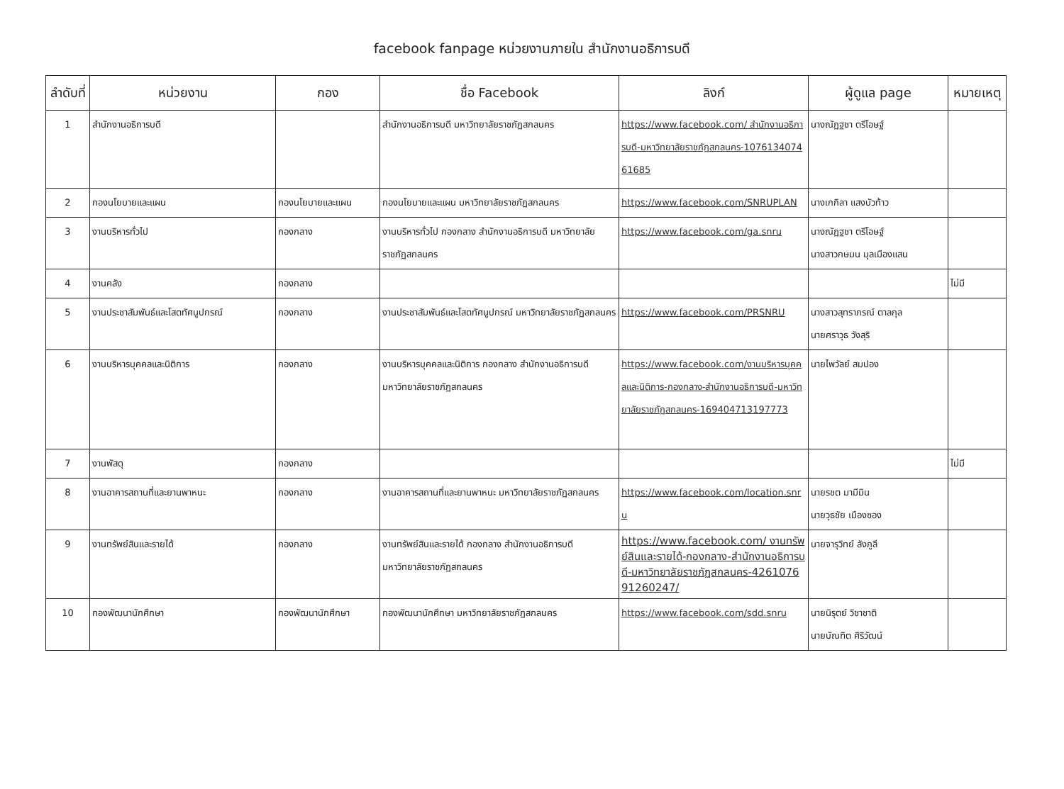facebook fanpage หน่วยงานภายใน สำนักงานอธิการบดี
| ลำดับที่ | หน่วยงาน | กอง | ชื่อ Facebook | ลิงก์ | ผู้ดูแล page | หมายเหตุ |
| --- | --- | --- | --- | --- | --- | --- |
| 1 | สำนักงานอธิการบดี | | สำนักงานอธิการบดี มหาวิทยาลัยราชภัฏสกลนคร | https://www.facebook.com/ สำนักงานอธิการบดี-มหาวิทยาลัยราชภัฏสกลนคร-107613407461685 | นางณัฏฐชา ตรีโอษฐ์ | |
| 2 | กองนโยบายและแผน | กองนโยบายและแผน | กองนโยบายและแผน มหาวิทยาลัยราชภัฏสกลนคร | https://www.facebook.com/SNRUPLAN | นางเกกิลา แสงบัวท้าว | |
| 3 | งานบริหารทั่วไป | กองกลาง | งานบริหารทั่วไป กองกลาง สำนักงานอธิการบดี มหาวิทยาลัยราชภัฏสกลนคร | https://www.facebook.com/ga.snru | นางณัฏฐชา ตรีโอษฐ์ นางสาวกษมน มุลเมืองแสน | |
| 4 | งานคลัง | กองกลาง | | | | ไม่มี |
| 5 | งานประชาสัมพันธ์และโสตทัศนูปกรณ์ | กองกลาง | งานประชาสัมพันธ์และโสตทัศนูปกรณ์ มหาวิทยาลัยราชภัฏสกลนคร | https://www.facebook.com/PRSNRU | นางสาวสุทราภรณ์ ตาลกุล นายศราวุธ วังสุริ | |
| 6 | งานบริหารบุคคลและนิติการ | กองกลาง | งานบริหารบุคคลและนิติการ กองกลาง สำนักงานอธิการบดี มหาวิทยาลัยราชภัฏสกลนคร | https://www.facebook.com/งานบริหารบุคคลและนิติการ-กองกลาง-สำนักงานอธิการบดี-มหาวิทยาลัยราชภัฏสกลนคร-169404713197773 | นายไพวัลย์ สมปอง | |
| 7 | งานพัสดุ | กองกลาง | | | | ไม่มี |
| 8 | งานอาคารสถานที่และยานพาหนะ | กองกลาง | งานอาคารสถานที่และยานพาหนะ มหาวิทยาลัยราชภัฏสกลนคร | https://www.facebook.com/location.snru | นายรชต มามีมิน นายวุธชัย เมืองซอง | |
| 9 | งานทรัพย์สินและรายได้ | กองกลาง | งานทรัพย์สินและรายได้ กองกลาง สำนักงานอธิการบดี มหาวิทยาลัยราชภัฏสกลนคร | https://www.facebook.com/ งานทรัพย์สินและรายได้-กองกลาง-สำนักงานอธิการบดี-มหาวิทยาลัยราชภัฏสกลนคร-426107691260247/ | นายจารุวิทย์ ลังภูลี | |
| 10 | กองพัฒนานักศึกษา | กองพัฒนานักศึกษา | กองพัฒนานักศึกษา มหาวิทยาลัยราชภัฏสกลนคร | https://www.facebook.com/sdd.snru | นายนิรุตย์ วิชาชาติ นายบัณฑิต ศิริวัฒน์ | |